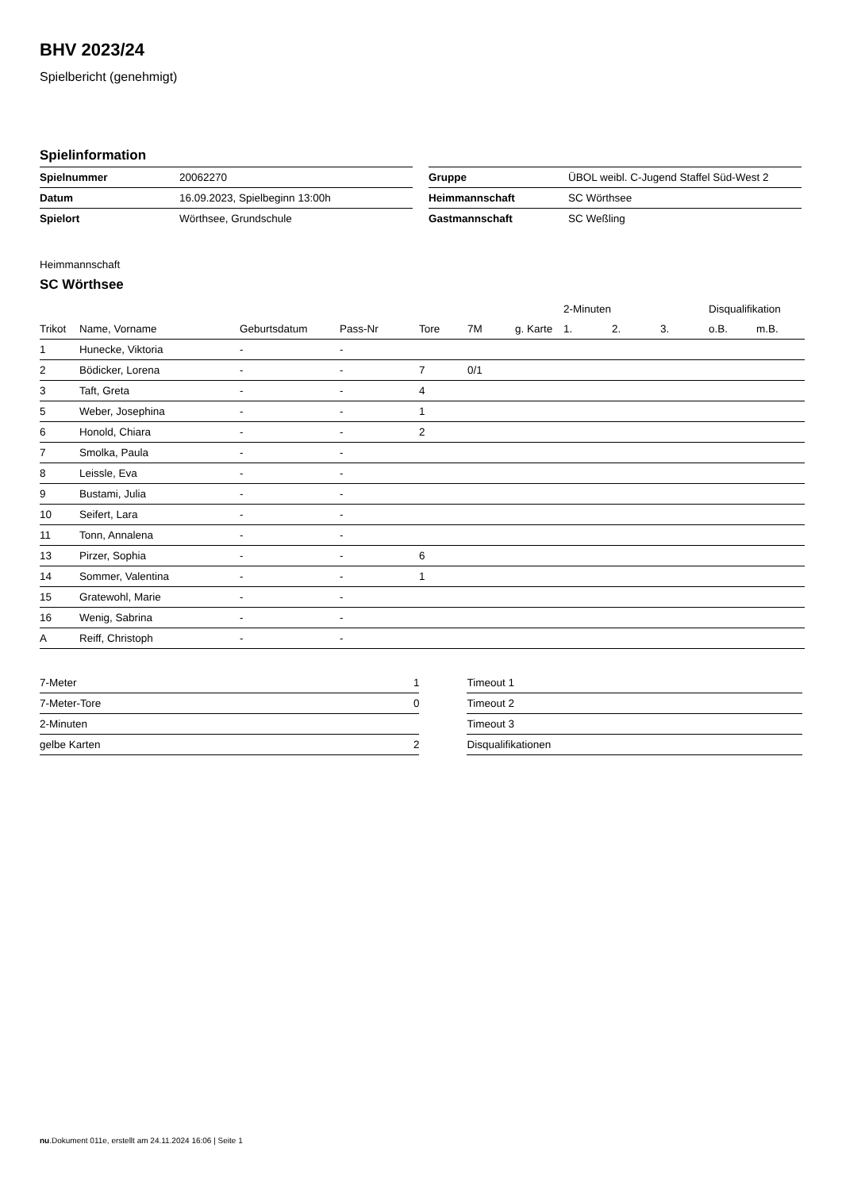BHV 2023/24
Spielbericht (genehmigt)
Spielinformation
| Spielnummer | 20062270 |
| Datum | 16.09.2023, Spielbeginn 13:00h |
| Spielort | Wörthsee, Grundschule |
| Gruppe | ÜBOL weibl. C-Jugend Staffel Süd-West 2 |
| Heimmannschaft | SC Wörthsee |
| Gastmannschaft | SC Weßling |
Heimmannschaft
SC Wörthsee
| | | | | | | | 2-Minuten | | | Disqualifikation | |
| --- | --- | --- | --- | --- | --- | --- | --- | --- | --- | --- | --- |
| Trikot | Name, Vorname | Geburtsdatum | Pass-Nr | Tore | 7M | g. Karte | 1. | 2. | 3. | o.B. | m.B. |
| 1 | Hunecke, Viktoria | - | - | | | | | | | | |
| 2 | Bödicker, Lorena | - | - | 7 | 0/1 | | | | | | |
| 3 | Taft, Greta | - | - | 4 | | | | | | | |
| 5 | Weber, Josephina | - | - | 1 | | | | | | | |
| 6 | Honold, Chiara | - | - | 2 | | | | | | | |
| 7 | Smolka, Paula | - | - | | | | | | | | |
| 8 | Leissle, Eva | - | - | | | | | | | | |
| 9 | Bustami, Julia | - | - | | | | | | | | |
| 10 | Seifert, Lara | - | - | | | | | | | | |
| 11 | Tonn, Annalena | - | - | | | | | | | | |
| 13 | Pirzer, Sophia | - | - | 6 | | | | | | | |
| 14 | Sommer, Valentina | - | - | 1 | | | | | | | |
| 15 | Gratewohl, Marie | - | - | | | | | | | | |
| 16 | Wenig, Sabrina | - | - | | | | | | | | |
| A | Reiff, Christoph | - | - | | | | | | | | |
| 7-Meter | 1 |
| 7-Meter-Tore | 0 |
| 2-Minuten | |
| gelbe Karten | 2 |
| Timeout 1 |
| Timeout 2 |
| Timeout 3 |
| Disqualifikationen |
nu.Dokument 011e, erstellt am 24.11.2024 16:06 | Seite 1